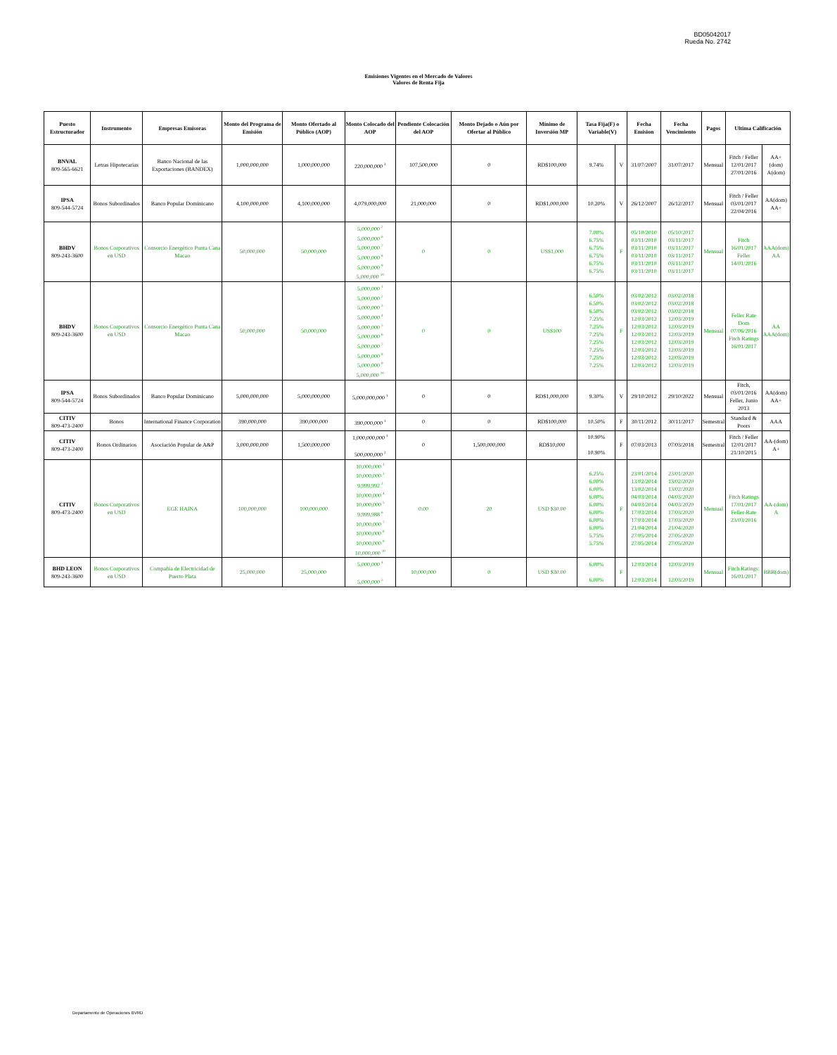BD05042017
Rueda No. 2742
Emisiones Vigentes en el Mercado de Valores
Valores de Renta Fija
| Puesto Estructurador | Instrumento | Empresas Emisoras | Monto del Programa de Emisión | Monto Ofertado al Público (AOP) | Monto Colocado del AOP | Pendiente Colocación del AOP | Monto Dejado o Aún por Ofertar al Público | Mínimo de Inversión MP | Tasa Fija(F) o Variable(V) | | Fecha Emision | Fecha Vencimiento | Pagos | Ultima Calificación | |
| --- | --- | --- | --- | --- | --- | --- | --- | --- | --- | --- | --- | --- | --- | --- | --- |
| BNVAL 809-565-6621 | Letras Hipotecarias | Banco Nacional de las Exportaciones (BANDEX) | 1,000,000,000 | 1,000,000,000 | 220,000,000 <sup>3</sup> | 107,500,000 | 0 | RD$100,000 | 9.74% | V | 31/07/2007 | 31/07/2017 | Mensual | Fitch / Feller 12/01/2017 27/01/2016 | AA+ (dom) A(dom) |
| IPSA 809-544-5724 | Bonos Subordinados | Banco Popular Dominicano | 4,100,000,000 | 4,100,000,000 | 4,079,000,000 | 21,000,000 | 0 | RD$1,000,000 | 10.20% | V | 26/12/2007 | 26/12/2017 | Mensual | Fitch / Feller 03/01/2017 22/04/2016 | AA(dom) AA+ |
| BHDV 809-243-3600 | Bonos Corporativos en USD | Consorcio Energético Punta Cana Macao | 50,000,000 | 50,000,000 | 5,000,000 <sup>2</sup> 5,000,000 <sup>6</sup> 5,000,000 <sup>7</sup> 5,000,000 <sup>8</sup> 5,000,000 <sup>9</sup> 5,000,000 <sup>10</sup> | 0 | 0 | US$1,000 | 7.00% 6.75% 6.75% 6.75% 6.75% 6.75% | F | 05/10/2010 03/11/2010 03/11/2010 03/11/2010 03/11/2010 03/11/2010 | 05/10/2017 03/11/2017 03/11/2017 03/11/2017 03/11/2017 03/11/2017 | Mensual | Fitch 16/01/2017 Feller 14/01/2016 | AAA(dom) AA |
| BHDV 809-243-3600 | Bonos Corporativos en USD | Consorcio Energético Punta Cana Macao | 50,000,000 | 50,000,000 | 5,000,000 <sup>1</sup> 5,000,000 <sup>2</sup> 5,000,000 <sup>3</sup> 5,000,000 <sup>4</sup> 5,000,000 <sup>5</sup> 5,000,000 <sup>6</sup> 5,000,000 <sup>7</sup> 5,000,000 <sup>8</sup> 5,000,000 <sup>9</sup> 5,000,000 <sup>10</sup> | 0 | 0 | US$100 | 6.50% 6.50% 6.50% 7.25% 7.25% 7.25% 7.25% 7.25% 7.25% 7.25% | F | 03/02/2012 03/02/2012 03/02/2012 12/03/2012 12/03/2012 12/03/2012 12/03/2012 12/03/2012 12/03/2012 12/03/2012 | 03/02/2018 03/02/2018 03/02/2018 12/03/2019 12/03/2019 12/03/2019 12/03/2019 12/03/2019 12/03/2019 12/03/2019 | Mensual | Feller Rate Dom 07/06/2016 Fitch Ratings 16/01/2017 | AA AAA(dom) |
| IPSA 809-544-5724 | Bonos Subordinados | Banco Popular Dominicano | 5,000,000,000 | 5,000,000,000 | 5,000,000,000 <sup>1</sup> | 0 | 0 | RD$1,000,000 | 9.30% | V | 29/10/2012 | 29/10/2022 | Mensual | Fitch, 03/01/2016 Feller, Junio 2013 | AA(dom) AA+ |
| CITIV 809-473-2400 | Bonos | International Finance Corporation | 390,000,000 | 390,000,000 | 390,000,000 <sup>1</sup> | 0 | 0 | RD$100,000 | 10.50% | F | 30/11/2012 | 30/11/2017 | Semestral | Standard & Poors | AAA |
| CITIV 809-473-2400 | Bonos Ordinarios | Asociación Popular de A&P | 3,000,000,000 | 1,500,000,000 | 1,000,000,000 <sup>1</sup> 500,000,000 <sup>2</sup> | 0 | 1,500,000,000 | RD$10,000 | 10.90% 10.90% | F | 07/03/2013 | 07/03/2018 | Semestral | Fitch / Feller 12/01/2017 21/10/2015 | AA-(dom) A+ |
| CITIV 809-473-2400 | Bonos Corporativos en USD | EGE HAINA | 100,000,000 | 100,000,000 | 10,000,000 <sup>1</sup> 10,000,000 <sup>2</sup> 9,999,992 <sup>3</sup> 10,000,000 <sup>4</sup> 10,000,000 <sup>5</sup> 9,999,988 <sup>6</sup> 10,000,000 <sup>7</sup> 10,000,000 <sup>8</sup> 10,000,000 <sup>9</sup> 10,000,000 <sup>10</sup> | 0.00 | 20 | USD $30.00 | 6.25% 6.00% 6.00% 6.00% 6.00% 6.00% 6.00% 6.00% 5.75% 5.75% | F | 23/01/2014 13/02/2014 13/02/2014 04/03/2014 04/03/2014 17/03/2014 17/03/2014 21/04/2014 27/05/2014 27/05/2014 | 23/01/2020 13/02/2020 13/02/2020 04/03/2020 04/03/2020 17/03/2020 17/03/2020 21/04/2020 27/05/2020 27/05/2020 | Mensual | Fitch Ratings 17/01/2017 Feller-Rate 23/03/2016 | AA-(dom) A |
| BHD LEON 809-243-3600 | Bonos Corporativos en USD | Compañía de Electricidad de Puerto Plata | 25,000,000 | 25,000,000 | 5,000,000 <sup>4</sup> 5,000,000 <sup>5</sup> | 10,000,000 | 0 | USD $30.00 | 6.00% 6.00% | F | 12/03/2014 12/03/2014 | 12/03/2019 12/03/2019 | Mensual | Fitch Ratings: 16/01/2017 | BBB(dom) |
Departamento de Operaciones BVRD